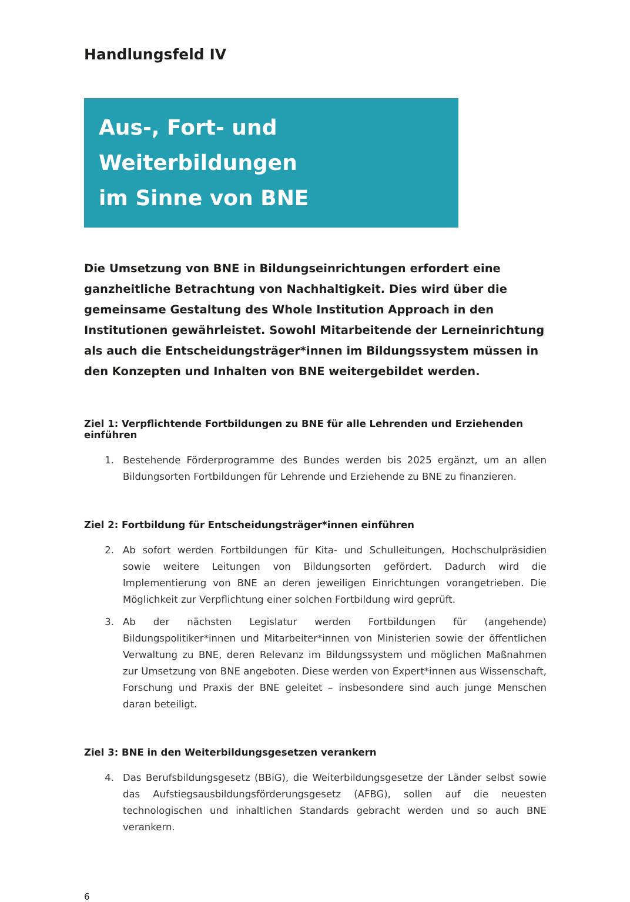Handlungsfeld IV
Aus-, Fort- und Weiterbildungen
im Sinne von BNE
Die Umsetzung von BNE in Bildungseinrichtungen erfordert eine ganzheitliche Betrachtung von Nachhaltigkeit. Dies wird über die gemeinsame Gestaltung des Whole Institution Approach in den Institutionen gewährleistet. Sowohl Mitarbeitende der Lerneinrichtung als auch die Entscheidungsträger*innen im Bildungssystem müssen in den Konzepten und Inhalten von BNE weitergebildet werden.
Ziel 1: Verpflichtende Fortbildungen zu BNE für alle Lehrenden und Erziehenden einführen
1. Bestehende Förderprogramme des Bundes werden bis 2025 ergänzt, um an allen Bildungsorten Fortbildungen für Lehrende und Erziehende zu BNE zu finanzieren.
Ziel 2: Fortbildung für Entscheidungsträger*innen einführen
2. Ab sofort werden Fortbildungen für Kita- und Schulleitungen, Hochschulpräsidien sowie weitere Leitungen von Bildungsorten gefördert. Dadurch wird die Implementierung von BNE an deren jeweiligen Einrichtungen vorangetrieben. Die Möglichkeit zur Verpflichtung einer solchen Fortbildung wird geprüft.
3. Ab der nächsten Legislatur werden Fortbildungen für (angehende) Bildungspolitiker*innen und Mitarbeiter*innen von Ministerien sowie der öffentlichen Verwaltung zu BNE, deren Relevanz im Bildungssystem und möglichen Maßnahmen zur Umsetzung von BNE angeboten. Diese werden von Expert*innen aus Wissenschaft, Forschung und Praxis der BNE geleitet – insbesondere sind auch junge Menschen daran beteiligt.
Ziel 3: BNE in den Weiterbildungsgesetzen verankern
4. Das Berufsbildungsgesetz (BBiG), die Weiterbildungsgesetze der Länder selbst sowie das Aufstiegsausbildungsförderungsgesetz (AFBG), sollen auf die neuesten technologischen und inhaltlichen Standards gebracht werden und so auch BNE verankern.
6